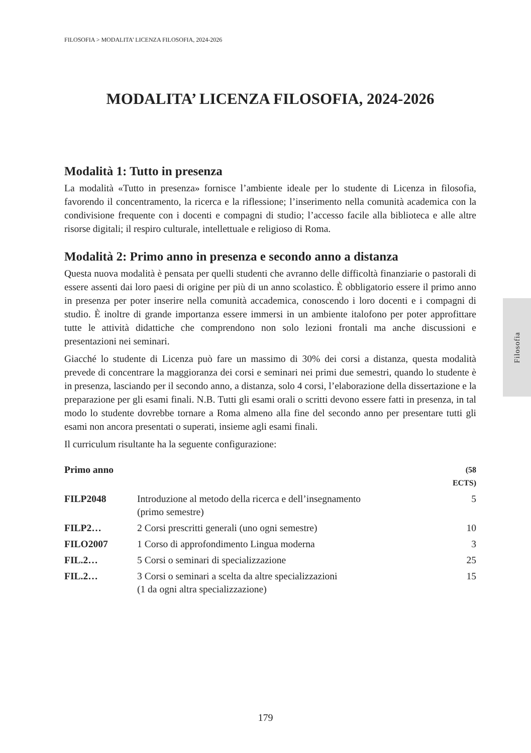FILOSOFIA > MODALITA’ LICENZA FILOSOFIA, 2024-2026
MODALITA’ LICENZA FILOSOFIA, 2024-2026
Modalità 1: Tutto in presenza
La modalità «Tutto in presenza» fornisce l’ambiente ideale per lo studente di Licenza in filosofia, favorendo il concentramento, la ricerca e la riflessione; l’inserimento nella comunità academica con la condivisione frequente con i docenti e compagni di studio; l’accesso facile alla biblioteca e alle altre risorse digitali; il respiro culturale, intellettuale e religioso di Roma.
Modalità 2: Primo anno in presenza e secondo anno a distanza
Questa nuova modalità è pensata per quelli studenti che avranno delle difficoltà finanziarie o pastorali di essere assenti dai loro paesi di origine per più di un anno scolastico. È obbligatorio essere il primo anno in presenza per poter inserire nella comunità accademica, conoscendo i loro docenti e i compagni di studio. È inoltre di grande importanza essere immersi in un ambiente italofono per poter approfittare tutte le attività didattiche che comprendono non solo lezioni frontali ma anche discussioni e presentazioni nei seminari.
Giacché lo studente di Licenza può fare un massimo di 30% dei corsi a distanza, questa modalità prevede di concentrare la maggioranza dei corsi e seminari nei primi due semestri, quando lo studente è in presenza, lasciando per il secondo anno, a distanza, solo 4 corsi, l’elaborazione della dissertazione e la preparazione per gli esami finali. N.B. Tutti gli esami orali o scritti devono essere fatti in presenza, in tal modo lo studente dovrebbe tornare a Roma almeno alla fine del secondo anno per presentare tutti gli esami non ancora presentati o superati, insieme agli esami finali.
Il curriculum risultante ha la seguente configurazione:
| Primo anno | | (58 ECTS) |
| --- | --- | --- |
| FILP2048 | Introduzione al metodo della ricerca e dell’insegnamento (primo semestre) | 5 |
| FILP2… | 2 Corsi prescritti generali (uno ogni semestre) | 10 |
| FILO2007 | 1 Corso di approfondimento Lingua moderna | 3 |
| FIL.2… | 5 Corsi o seminari di specializzazione | 25 |
| FIL.2… | 3 Corsi o seminari a scelta da altre specializzazioni (1 da ogni altra specializzazione) | 15 |
Filosofia
179